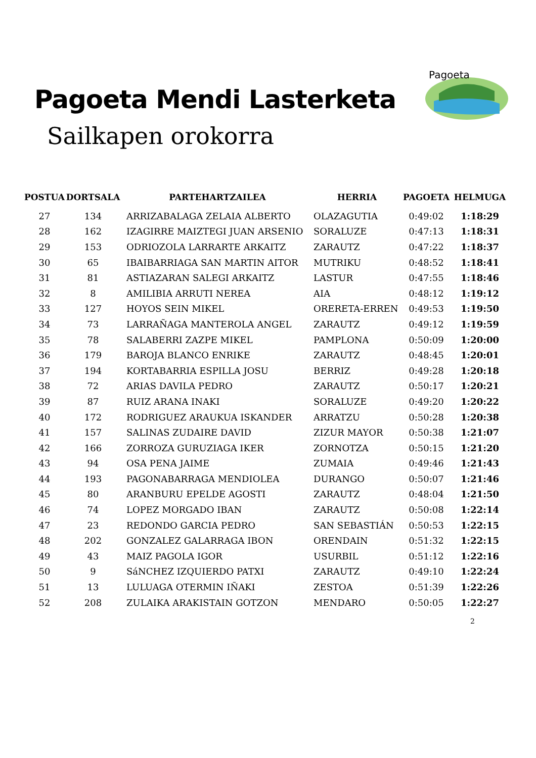Pagoeta Mendi Lasterketa
Sailkapen orokorra
Pagoeta
| POSTUA | DORTSALA | PARTEHARTZAILEA | HERRIA | PAGOETA | HELMUGA |
| --- | --- | --- | --- | --- | --- |
| 27 | 134 | ARRIZABALAGA ZELAIA ALBERTO | OLAZAGUTIA | 0:49:02 | 1:18:29 |
| 28 | 162 | IZAGIRRE MAIZTEGI JUAN ARSENIO | SORALUZE | 0:47:13 | 1:18:31 |
| 29 | 153 | ODRIOZOLA LARRARTE ARKAITZ | ZARAUTZ | 0:47:22 | 1:18:37 |
| 30 | 65 | IBAIBARRIAGA SAN MARTIN AITOR | MUTRIKU | 0:48:52 | 1:18:41 |
| 31 | 81 | ASTIAZARAN SALEGI ARKAITZ | LASTUR | 0:47:55 | 1:18:46 |
| 32 | 8 | AMILIBIA ARRUTI NEREA | AIA | 0:48:12 | 1:19:12 |
| 33 | 127 | HOYOS SEIN MIKEL | ORERETA-ERREN | 0:49:53 | 1:19:50 |
| 34 | 73 | LARRAÑAGA MANTEROLA ANGEL | ZARAUTZ | 0:49:12 | 1:19:59 |
| 35 | 78 | SALABERRI ZAZPE MIKEL | PAMPLONA | 0:50:09 | 1:20:00 |
| 36 | 179 | BAROJA BLANCO ENRIKE | ZARAUTZ | 0:48:45 | 1:20:01 |
| 37 | 194 | KORTABARRIA ESPILLA JOSU | BERRIZ | 0:49:28 | 1:20:18 |
| 38 | 72 | ARIAS DAVILA PEDRO | ZARAUTZ | 0:50:17 | 1:20:21 |
| 39 | 87 | RUIZ ARANA INAKI | SORALUZE | 0:49:20 | 1:20:22 |
| 40 | 172 | RODRIGUEZ ARAUKUA ISKANDER | ARRATZU | 0:50:28 | 1:20:38 |
| 41 | 157 | SALINAS ZUDAIRE DAVID | ZIZUR MAYOR | 0:50:38 | 1:21:07 |
| 42 | 166 | ZORROZA GURUZIAGA IKER | ZORNOTZA | 0:50:15 | 1:21:20 |
| 43 | 94 | OSA PENA JAIME | ZUMAIA | 0:49:46 | 1:21:43 |
| 44 | 193 | PAGONABARRAGA MENDIOLEA | DURANGO | 0:50:07 | 1:21:46 |
| 45 | 80 | ARANBURU EPELDE AGOSTI | ZARAUTZ | 0:48:04 | 1:21:50 |
| 46 | 74 | LOPEZ MORGADO IBAN | ZARAUTZ | 0:50:08 | 1:22:14 |
| 47 | 23 | REDONDO GARCIA PEDRO | SAN SEBASTIÁN | 0:50:53 | 1:22:15 |
| 48 | 202 | GONZALEZ GALARRAGA IBON | ORENDAIN | 0:51:32 | 1:22:15 |
| 49 | 43 | MAIZ PAGOLA IGOR | USURBIL | 0:51:12 | 1:22:16 |
| 50 | 9 | SáNCHEZ IZQUIERDO PATXI | ZARAUTZ | 0:49:10 | 1:22:24 |
| 51 | 13 | LULUAGA OTERMIN IÑAKI | ZESTOA | 0:51:39 | 1:22:26 |
| 52 | 208 | ZULAIKA ARAKISTAIN GOTZON | MENDARO | 0:50:05 | 1:22:27 |
2